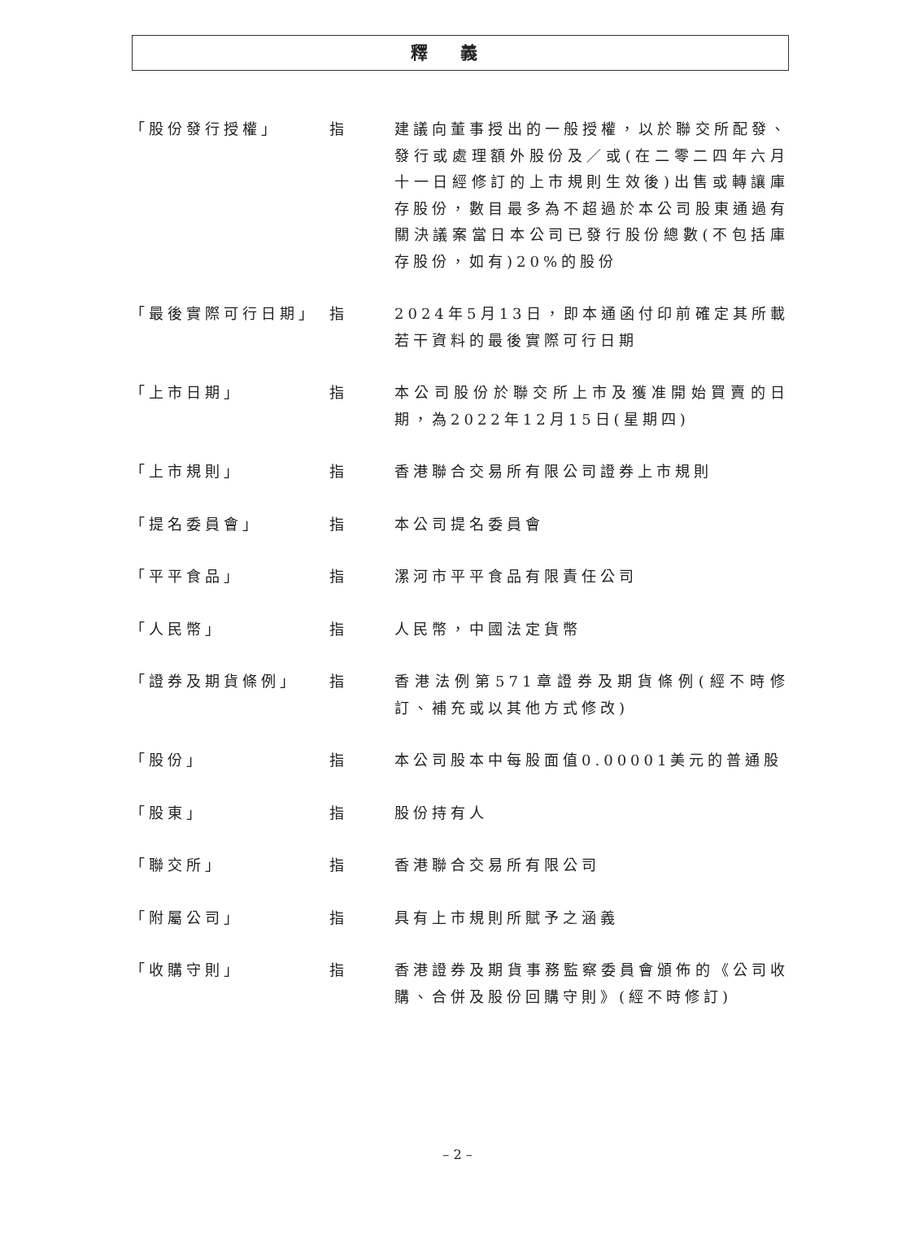釋義
「股份發行授權」 指 建議向董事授出的一般授權，以於聯交所配發、發行或處理額外股份及／或(在二零二四年六月十一日經修訂的上市規則生效後)出售或轉讓庫存股份，數目最多為不超過於本公司股東通過有關決議案當日本公司已發行股份總數(不包括庫存股份，如有)20%的股份
「最後實際可行日期」 指 2024年5月13日，即本通函付印前確定其所載若干資料的最後實際可行日期
「上市日期」 指 本公司股份於聯交所上市及獲准開始買賣的日期，為2022年12月15日(星期四)
「上市規則」 指 香港聯合交易所有限公司證券上市規則
「提名委員會」 指 本公司提名委員會
「平平食品」 指 漯河市平平食品有限責任公司
「人民幣」 指 人民幣，中國法定貨幣
「證券及期貨條例」 指 香港法例第571章證券及期貨條例(經不時修訂、補充或以其他方式修改)
「股份」 指 本公司股本中每股面值0.00001美元的普通股
「股東」 指 股份持有人
「聯交所」 指 香港聯合交易所有限公司
「附屬公司」 指 具有上市規則所賦予之涵義
「收購守則」 指 香港證券及期貨事務監察委員會頒佈的《公司收購、合併及股份回購守則》(經不時修訂)
– 2 –